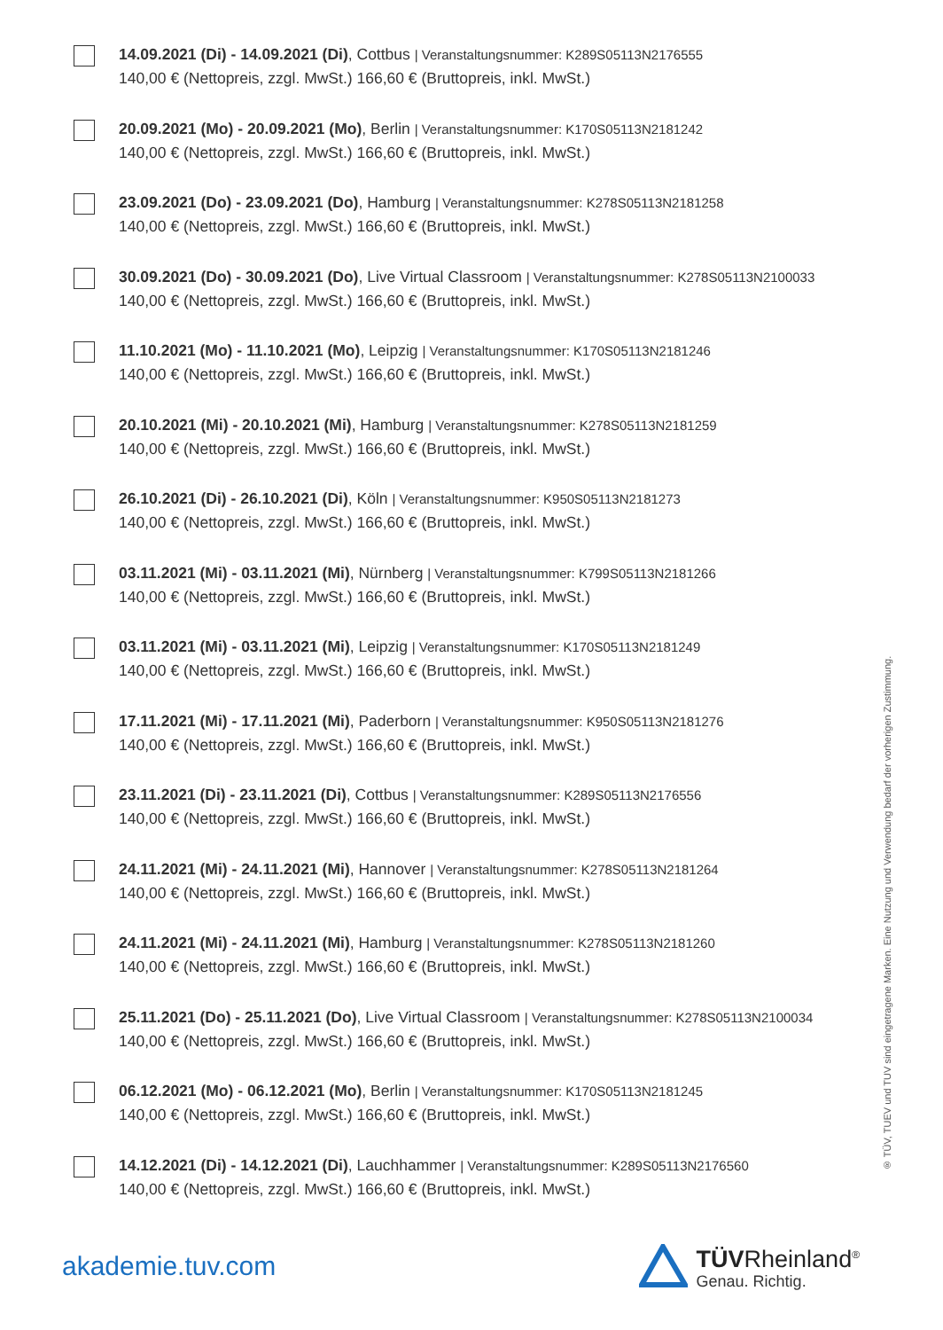14.09.2021 (Di) - 14.09.2021 (Di), Cottbus | Veranstaltungsnummer: K289S05113N2176555
140,00 € (Nettopreis, zzgl. MwSt.) 166,60 € (Bruttopreis, inkl. MwSt.)
20.09.2021 (Mo) - 20.09.2021 (Mo), Berlin | Veranstaltungsnummer: K170S05113N2181242
140,00 € (Nettopreis, zzgl. MwSt.) 166,60 € (Bruttopreis, inkl. MwSt.)
23.09.2021 (Do) - 23.09.2021 (Do), Hamburg | Veranstaltungsnummer: K278S05113N2181258
140,00 € (Nettopreis, zzgl. MwSt.) 166,60 € (Bruttopreis, inkl. MwSt.)
30.09.2021 (Do) - 30.09.2021 (Do), Live Virtual Classroom | Veranstaltungsnummer: K278S05113N2100033
140,00 € (Nettopreis, zzgl. MwSt.) 166,60 € (Bruttopreis, inkl. MwSt.)
11.10.2021 (Mo) - 11.10.2021 (Mo), Leipzig | Veranstaltungsnummer: K170S05113N2181246
140,00 € (Nettopreis, zzgl. MwSt.) 166,60 € (Bruttopreis, inkl. MwSt.)
20.10.2021 (Mi) - 20.10.2021 (Mi), Hamburg | Veranstaltungsnummer: K278S05113N2181259
140,00 € (Nettopreis, zzgl. MwSt.) 166,60 € (Bruttopreis, inkl. MwSt.)
26.10.2021 (Di) - 26.10.2021 (Di), Köln | Veranstaltungsnummer: K950S05113N2181273
140,00 € (Nettopreis, zzgl. MwSt.) 166,60 € (Bruttopreis, inkl. MwSt.)
03.11.2021 (Mi) - 03.11.2021 (Mi), Nürnberg | Veranstaltungsnummer: K799S05113N2181266
140,00 € (Nettopreis, zzgl. MwSt.) 166,60 € (Bruttopreis, inkl. MwSt.)
03.11.2021 (Mi) - 03.11.2021 (Mi), Leipzig | Veranstaltungsnummer: K170S05113N2181249
140,00 € (Nettopreis, zzgl. MwSt.) 166,60 € (Bruttopreis, inkl. MwSt.)
17.11.2021 (Mi) - 17.11.2021 (Mi), Paderborn | Veranstaltungsnummer: K950S05113N2181276
140,00 € (Nettopreis, zzgl. MwSt.) 166,60 € (Bruttopreis, inkl. MwSt.)
23.11.2021 (Di) - 23.11.2021 (Di), Cottbus | Veranstaltungsnummer: K289S05113N2176556
140,00 € (Nettopreis, zzgl. MwSt.) 166,60 € (Bruttopreis, inkl. MwSt.)
24.11.2021 (Mi) - 24.11.2021 (Mi), Hannover | Veranstaltungsnummer: K278S05113N2181264
140,00 € (Nettopreis, zzgl. MwSt.) 166,60 € (Bruttopreis, inkl. MwSt.)
24.11.2021 (Mi) - 24.11.2021 (Mi), Hamburg | Veranstaltungsnummer: K278S05113N2181260
140,00 € (Nettopreis, zzgl. MwSt.) 166,60 € (Bruttopreis, inkl. MwSt.)
25.11.2021 (Do) - 25.11.2021 (Do), Live Virtual Classroom | Veranstaltungsnummer: K278S05113N2100034
140,00 € (Nettopreis, zzgl. MwSt.) 166,60 € (Bruttopreis, inkl. MwSt.)
06.12.2021 (Mo) - 06.12.2021 (Mo), Berlin | Veranstaltungsnummer: K170S05113N2181245
140,00 € (Nettopreis, zzgl. MwSt.) 166,60 € (Bruttopreis, inkl. MwSt.)
14.12.2021 (Di) - 14.12.2021 (Di), Lauchhammer | Veranstaltungsnummer: K289S05113N2176560
140,00 € (Nettopreis, zzgl. MwSt.) 166,60 € (Bruttopreis, inkl. MwSt.)
® TÜV, TUEV und TUV sind eingetragene Marken. Eine Nutzung und Verwendung bedarf der vorherigen Zustimmung.
akademie.tuv.com
TÜVRheinland<sup>®</sup>
Genau. Richtig.